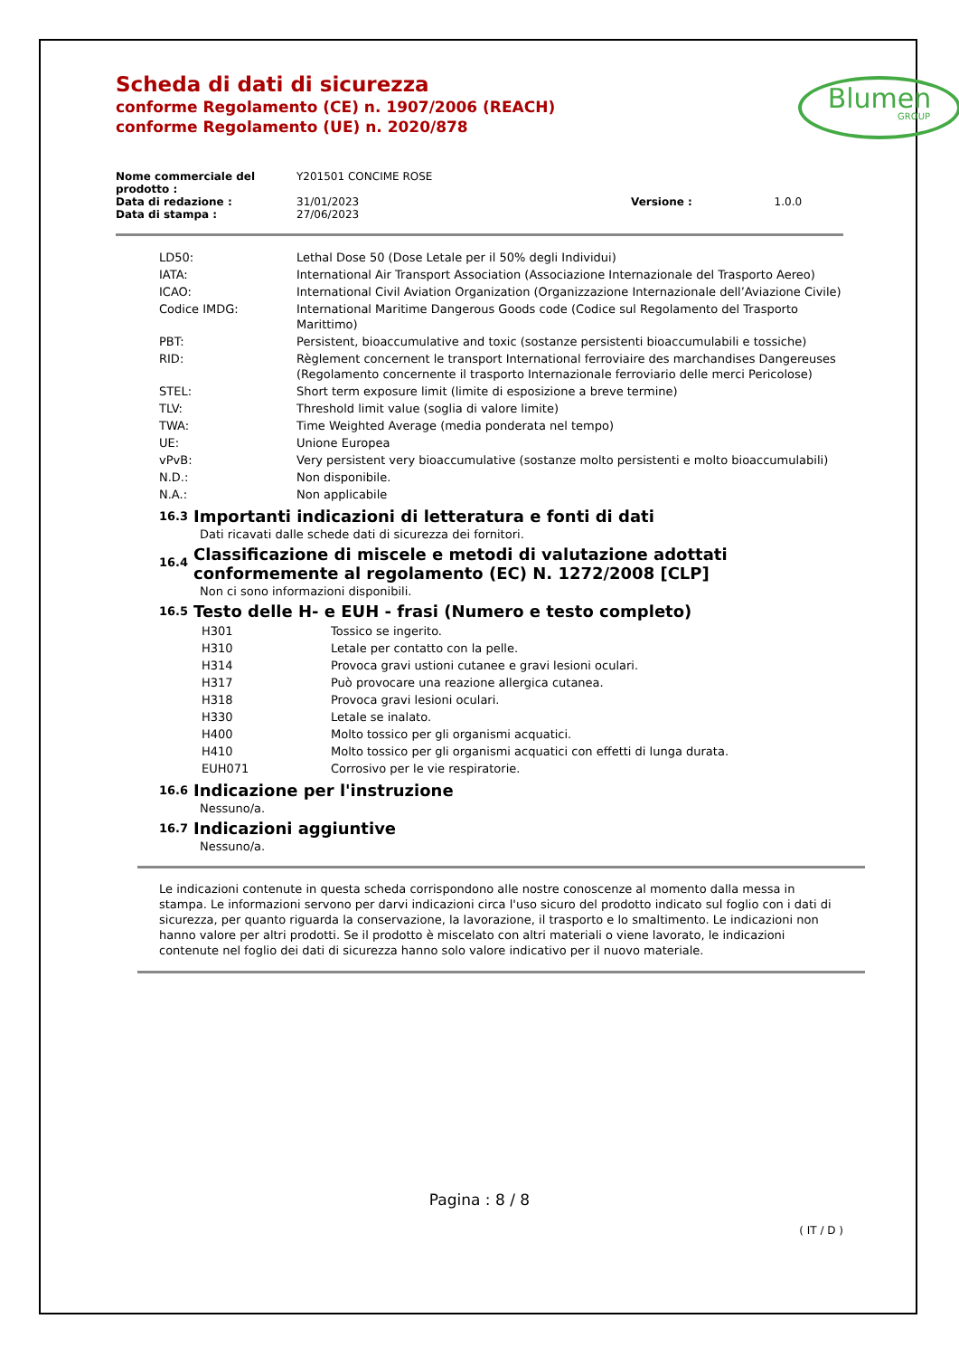Scheda di dati di sicurezza
conforme Regolamento (CE) n. 1907/2006 (REACH)
conforme Regolamento (UE) n. 2020/878
Blumen
GROUP
| Nome commerciale del prodotto : | Y201501 CONCIME ROSE | | |
| Data di redazione : | 31/01/2023 | Versione : | 1.0.0 |
| Data di stampa : | 27/06/2023 | | |
| LD50: | Lethal Dose 50 (Dose Letale per il 50% degli Individui) |
| IATA: | International Air Transport Association (Associazione Internazionale del Trasporto Aereo) |
| ICAO: | International Civil Aviation Organization (Organizzazione Internazionale dell’Aviazione Civile) |
| Codice IMDG: | International Maritime Dangerous Goods code (Codice sul Regolamento del Trasporto Marittimo) |
| PBT: | Persistent, bioaccumulative and toxic (sostanze persistenti bioaccumulabili e tossiche) |
| RID: | Règlement concernent le transport International ferroviaire des marchandises Dangereuses (Regolamento concernente il trasporto Internazionale ferroviario delle merci Pericolose) |
| STEL: | Short term exposure limit (limite di esposizione a breve termine) |
| TLV: | Threshold limit value (soglia di valore limite) |
| TWA: | Time Weighted Average (media ponderata nel tempo) |
| UE: | Unione Europea |
| vPvB: | Very persistent very bioaccumulative (sostanze molto persistenti e molto bioaccumulabili) |
| N.D.: | Non disponibile. |
| N.A.: | Non applicabile |
16.3 Importanti indicazioni di letteratura e fonti di dati
Dati ricavati dalle schede dati di sicurezza dei fornitori.
16.4 Classificazione di miscele e metodi di valutazione adottati conformemente al regolamento (EC) N. 1272/2008 [CLP]
Non ci sono informazioni disponibili.
16.5 Testo delle H- e EUH - frasi (Numero e testo completo)
| H301 | Tossico se ingerito. |
| H310 | Letale per contatto con la pelle. |
| H314 | Provoca gravi ustioni cutanee e gravi lesioni oculari. |
| H317 | Può provocare una reazione allergica cutanea. |
| H318 | Provoca gravi lesioni oculari. |
| H330 | Letale se inalato. |
| H400 | Molto tossico per gli organismi acquatici. |
| H410 | Molto tossico per gli organismi acquatici con effetti di lunga durata. |
| EUH071 | Corrosivo per le vie respiratorie. |
16.6 Indicazione per l'instruzione
Nessuno/a.
16.7 Indicazioni aggiuntive
Nessuno/a.
Le indicazioni contenute in questa scheda corrispondono alle nostre conoscenze al momento dalla messa in stampa. Le informazioni servono per darvi indicazioni circa l'uso sicuro del prodotto indicato sul foglio con i dati di sicurezza, per quanto riguarda la conservazione, la lavorazione, il trasporto e lo smaltimento. Le indicazioni non hanno valore per altri prodotti. Se il prodotto è miscelato con altri materiali o viene lavorato, le indicazioni contenute nel foglio dei dati di sicurezza hanno solo valore indicativo per il nuovo materiale.
Pagina : 8 / 8
( IT / D )